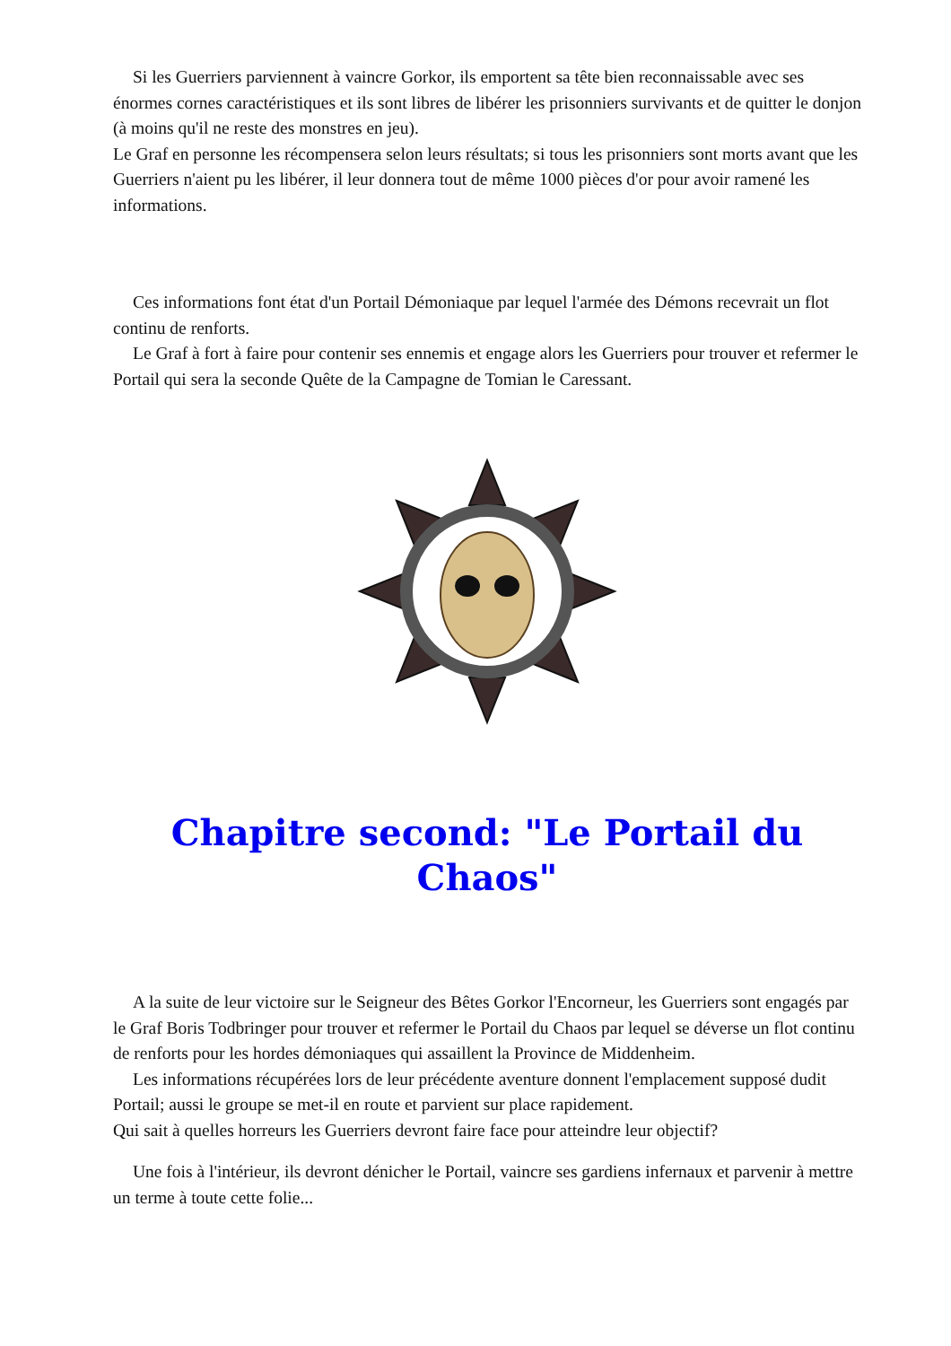Si les Guerriers parviennent à vaincre Gorkor, ils emportent sa tête bien reconnaissable avec ses énormes cornes caractéristiques et ils sont libres de libérer les prisonniers survivants et de quitter le donjon (à moins qu'il ne reste des monstres en jeu).
Le Graf en personne les récompensera selon leurs résultats; si tous les prisonniers sont morts avant que les Guerriers n'aient pu les libérer, il leur donnera tout de même 1000 pièces d'or pour avoir ramené les informations.
Ces informations font état d'un Portail Démoniaque par lequel l'armée des Démons recevrait un flot continu de renforts.
Le Graf à fort à faire pour contenir ses ennemis et engage alors les Guerriers pour trouver et refermer le Portail qui sera la seconde Quête de la Campagne de Tomian le Caressant.
Chapitre second: "Le Portail du Chaos"
A la suite de leur victoire sur le Seigneur des Bêtes Gorkor l'Encorneur, les Guerriers sont engagés par le Graf Boris Todbringer pour trouver et refermer le Portail du Chaos par lequel se déverse un flot continu de renforts pour les hordes démoniaques qui assaillent la Province de Middenheim.
Les informations récupérées lors de leur précédente aventure donnent l'emplacement supposé dudit Portail; aussi le groupe se met-il en route et parvient sur place rapidement.
Qui sait à quelles horreurs les Guerriers devront faire face pour atteindre leur objectif?
Une fois à l'intérieur, ils devront dénicher le Portail, vaincre ses gardiens infernaux et parvenir à mettre un terme à toute cette folie...